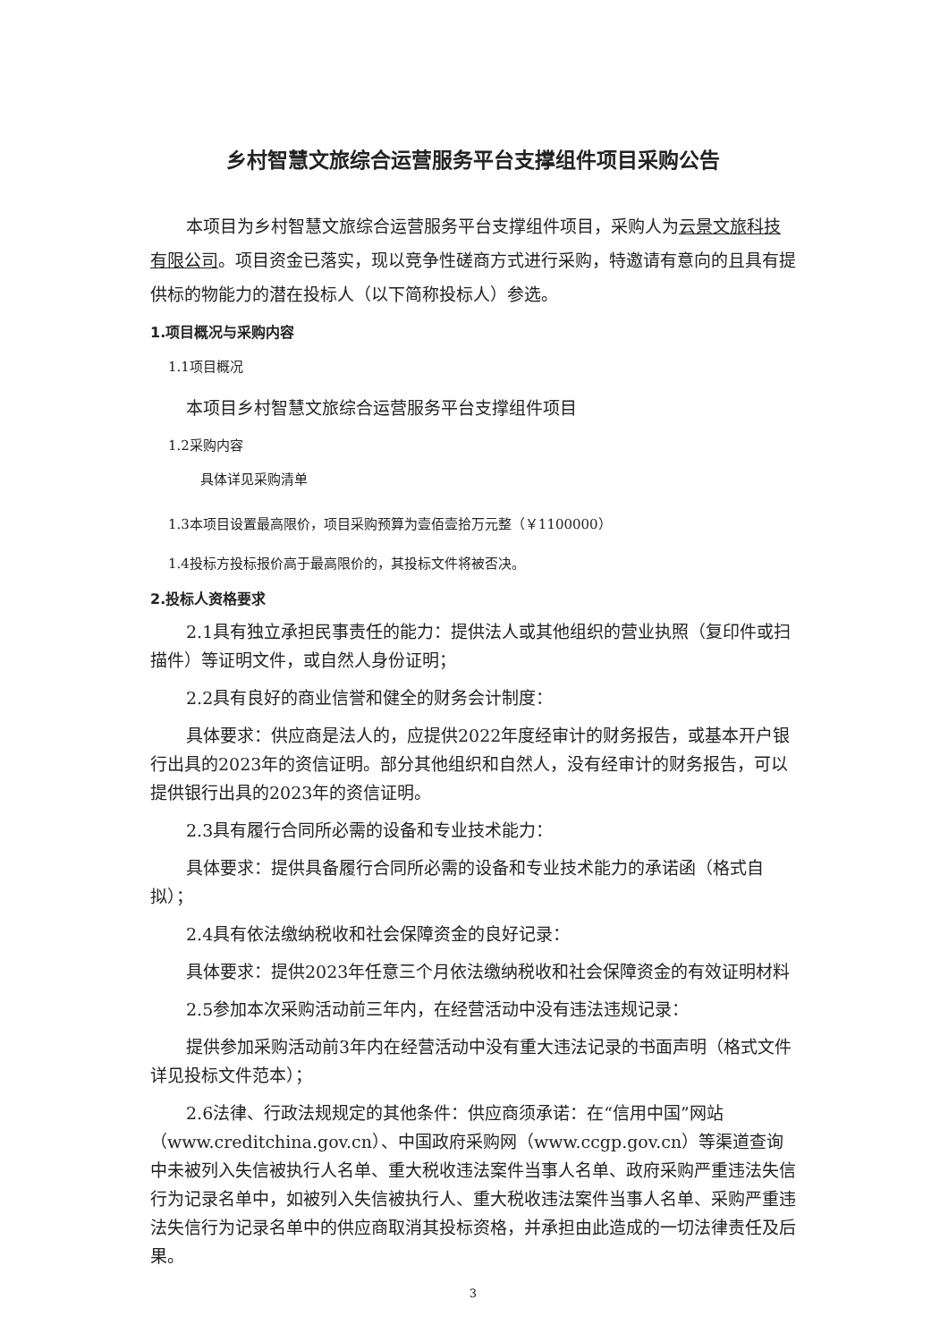乡村智慧文旅综合运营服务平台支撑组件项目采购公告
本项目为乡村智慧文旅综合运营服务平台支撑组件项目，采购人为云景文旅科技有限公司。项目资金已落实，现以竞争性磋商方式进行采购，特邀请有意向的且具有提供标的物能力的潜在投标人（以下简称投标人）参选。
1.项目概况与采购内容
1.1项目概况
本项目乡村智慧文旅综合运营服务平台支撑组件项目
1.2采购内容
具体详见采购清单
1.3本项目设置最高限价，项目采购预算为壹佰壹拾万元整（￥1100000）
1.4投标方投标报价高于最高限价的，其投标文件将被否决。
2.投标人资格要求
2.1具有独立承担民事责任的能力：提供法人或其他组织的营业执照（复印件或扫描件）等证明文件，或自然人身份证明；
2.2具有良好的商业信誉和健全的财务会计制度：
具体要求：供应商是法人的，应提供2022年度经审计的财务报告，或基本开户银行出具的2023年的资信证明。部分其他组织和自然人，没有经审计的财务报告，可以提供银行出具的2023年的资信证明。
2.3具有履行合同所必需的设备和专业技术能力：
具体要求：提供具备履行合同所必需的设备和专业技术能力的承诺函（格式自拟）；
2.4具有依法缴纳税收和社会保障资金的良好记录：
具体要求：提供2023年任意三个月依法缴纳税收和社会保障资金的有效证明材料
2.5参加本次采购活动前三年内，在经营活动中没有违法违规记录：
提供参加采购活动前3年内在经营活动中没有重大违法记录的书面声明（格式文件详见投标文件范本）；
2.6法律、行政法规规定的其他条件：供应商须承诺：在“信用中国”网站（www.creditchina.gov.cn）、中国政府采购网（www.ccgp.gov.cn）等渠道查询中未被列入失信被执行人名单、重大税收违法案件当事人名单、政府采购严重违法失信行为记录名单中，如被列入失信被执行人、重大税收违法案件当事人名单、采购严重违法失信行为记录名单中的供应商取消其投标资格，并承担由此造成的一切法律责任及后果。
3